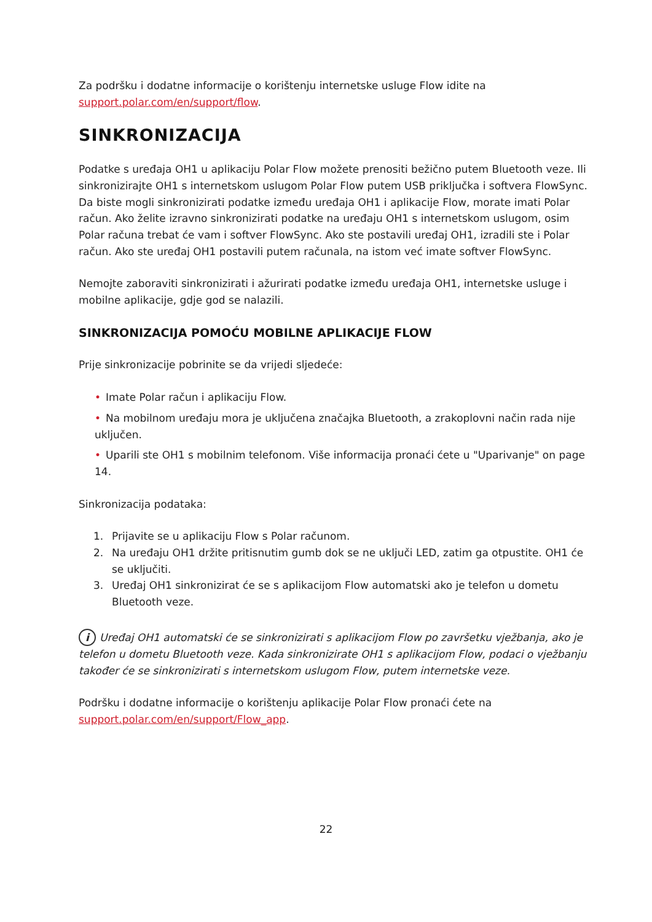Za podršku i dodatne informacije o korištenju internetske usluge Flow idite na support.polar.com/en/support/flow.
SINKRONIZACIJA
Podatke s uređaja OH1 u aplikaciju Polar Flow možete prenositi bežično putem Bluetooth veze. Ili sinkronizirajte OH1 s internetskom uslugom Polar Flow putem USB priključka i softvera FlowSync. Da biste mogli sinkronizirati podatke između uređaja OH1 i aplikacije Flow, morate imati Polar račun. Ako želite izravno sinkronizirati podatke na uređaju OH1 s internetskom uslugom, osim Polar računa trebat će vam i softver FlowSync. Ako ste postavili uređaj OH1, izradili ste i Polar račun. Ako ste uređaj OH1 postavili putem računala, na istom već imate softver FlowSync.
Nemojte zaboraviti sinkronizirati i ažurirati podatke između uređaja OH1, internetske usluge i mobilne aplikacije, gdje god se nalazili.
SINKRONIZACIJA POMOĆU MOBILNE APLIKACIJE FLOW
Prije sinkronizacije pobrinite se da vrijedi sljedeće:
• Imate Polar račun i aplikaciju Flow.
• Na mobilnom uređaju mora je uključena značajka Bluetooth, a zrakoplovni način rada nije uključen.
• Uparili ste OH1 s mobilnim telefonom. Više informacija pronaći ćete u "Uparivanje" on page 14.
Sinkronizacija podataka:
1. Prijavite se u aplikaciju Flow s Polar računom.
2. Na uređaju OH1 držite pritisnutim gumb dok se ne uključi LED, zatim ga otpustite. OH1 će se uključiti.
3. Uređaj OH1 sinkronizirat će se s aplikacijom Flow automatski ako je telefon u dometu Bluetooth veze.
i Uređaj OH1 automatski će se sinkronizirati s aplikacijom Flow po završetku vježbanja, ako je telefon u dometu Bluetooth veze. Kada sinkronizirate OH1 s aplikacijom Flow, podaci o vježbanju također će se sinkronizirati s internetskom uslugom Flow, putem internetske veze.
Podršku i dodatne informacije o korištenju aplikacije Polar Flow pronaći ćete na support.polar.com/en/support/Flow_app.
22